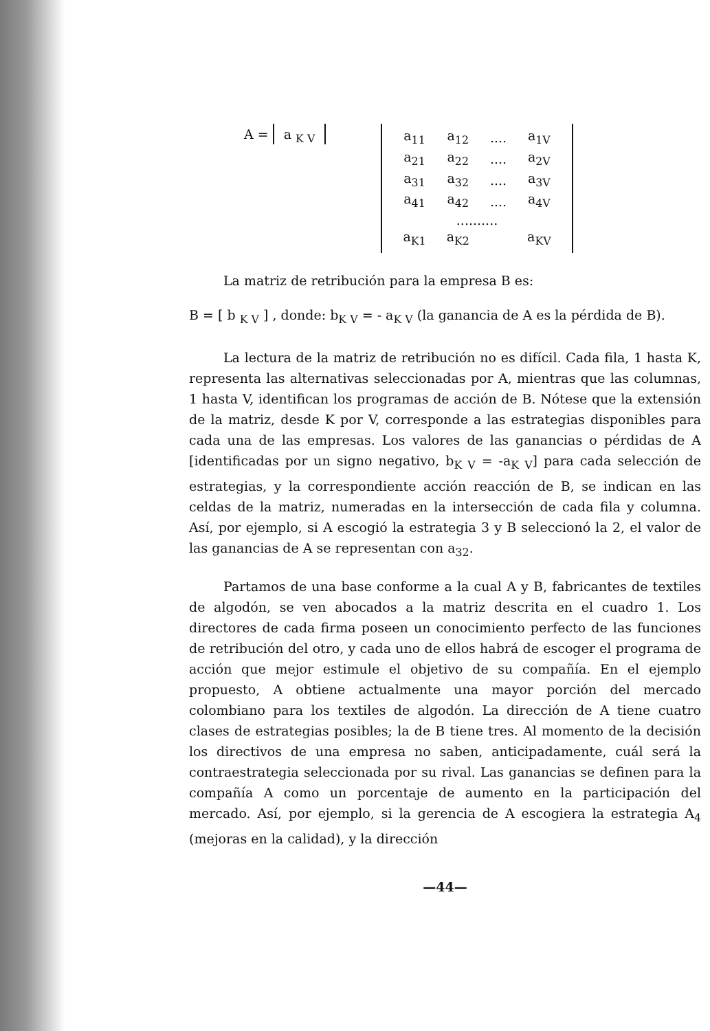A = a <sub>K V</sub>
| a<sub>11</sub> | a<sub>12</sub> | .... | a<sub>1V</sub> |
| a<sub>21</sub> | a<sub>22</sub> | .... | a<sub>2V</sub> |
| a<sub>31</sub> | a<sub>32</sub> | .... | a<sub>3V</sub> |
| a<sub>41</sub> | a<sub>42</sub> | .... | a<sub>4V</sub> |
| .......... | | | |
| a<sub>K1</sub> | a<sub>K2</sub> | | a<sub>KV</sub> |
La matriz de retribución para la empresa B es:
B = [ b <sub>K V</sub> ] , donde: b<sub>K V</sub> = - a<sub>K V</sub> (la ganancia de A es la pérdida de B).
La lectura de la matriz de retribución no es difícil. Cada fila, 1 hasta K, representa las alternativas seleccionadas por A, mientras que las columnas, 1 hasta V, identifican los programas de acción de B. Nótese que la extensión de la matriz, desde K por V, corresponde a las estrategias disponibles para cada una de las empresas. Los valores de las ganancias o pérdidas de A [identificadas por un signo negativo, b<sub>K V</sub> = -a<sub>K V</sub>] para cada selección de estrategias, y la correspondiente acción reacción de B, se indican en las celdas de la matriz, numeradas en la intersección de cada fila y columna. Así, por ejemplo, si A escogió la estrategia 3 y B seleccionó la 2, el valor de las ganancias de A se representan con a<sub>32</sub>.
Partamos de una base conforme a la cual A y B, fabricantes de textiles de algodón, se ven abocados a la matriz descrita en el cuadro 1. Los directores de cada firma poseen un conocimiento perfecto de las funciones de retribución del otro, y cada uno de ellos habrá de escoger el programa de acción que mejor estimule el objetivo de su compañía. En el ejemplo propuesto, A obtiene actualmente una mayor porción del mercado colombiano para los textiles de algodón. La dirección de A tiene cuatro clases de estrategias posibles; la de B tiene tres. Al momento de la decisión los directivos de una empresa no saben, anticipadamente, cuál será la contraestrategia seleccionada por su rival. Las ganancias se definen para la compañía A como un porcentaje de aumento en la participación del mercado. Así, por ejemplo, si la gerencia de A escogiera la estrategia A<sub>4</sub> (mejoras en la calidad), y la dirección
—44—